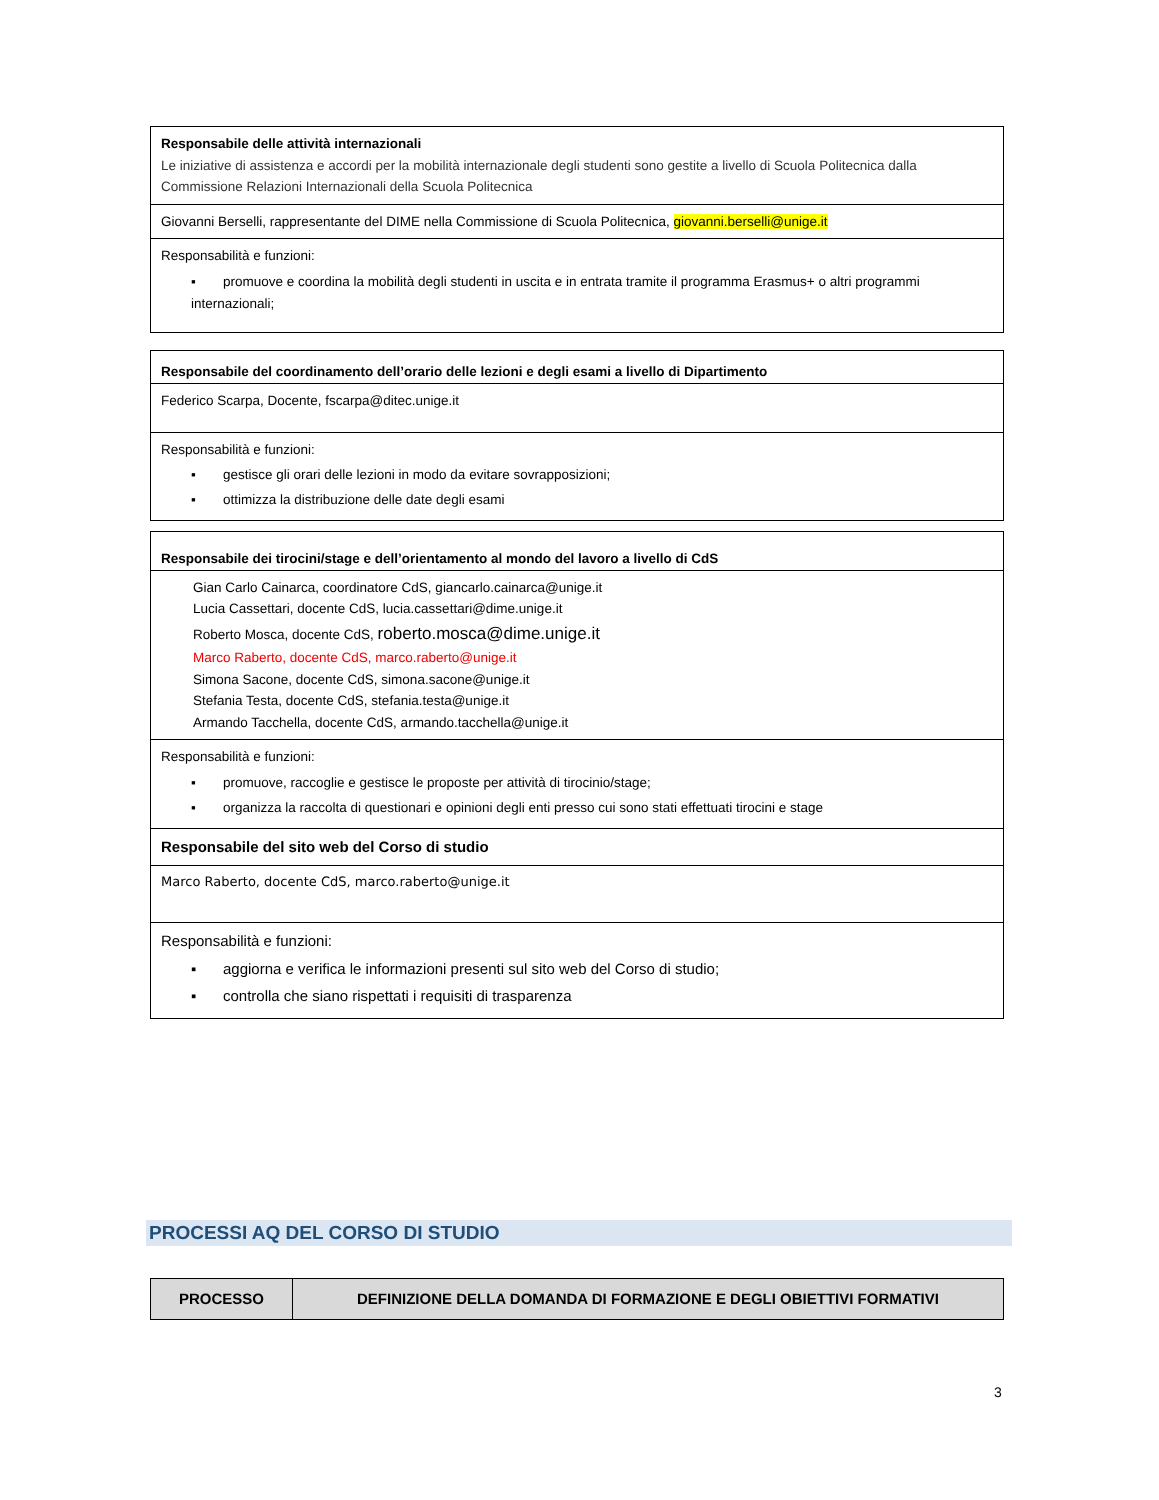| Responsabile delle attività internazionali Le iniziative di assistenza e accordi per la mobilità internazionale degli studenti sono gestite a livello di Scuola Politecnica dalla Commissione Relazioni Internazionali della Scuola Politecnica |
| Giovanni Berselli, rappresentante del DIME nella Commissione di Scuola Politecnica, giovanni.berselli@unige.it |
| Responsabilità e funzioni: ▪ promuove e coordina la mobilità degli studenti in uscita e in entrata tramite il programma Erasmus+ o altri programmi internazionali; |
| Responsabile del coordinamento dell’orario delle lezioni e degli esami a livello di Dipartimento |
| Federico Scarpa, Docente, fscarpa@ditec.unige.it |
| Responsabilità e funzioni: ▪ gestisce gli orari delle lezioni in modo da evitare sovrapposizioni; ▪ ottimizza la distribuzione delle date degli esami |
| Responsabile dei tirocini/stage e dell’orientamento al mondo del lavoro a livello di CdS |
| Gian Carlo Cainarca, coordinatore CdS, giancarlo.cainarca@unige.it Lucia Cassettari, docente CdS, lucia.cassettari@dime.unige.it Roberto Mosca, docente CdS, roberto.mosca@dime.unige.it Marco Raberto, docente CdS, marco.raberto@unige.it Simona Sacone, docente CdS, simona.sacone@unige.it Stefania Testa, docente CdS, stefania.testa@unige.it Armando Tacchella, docente CdS, armando.tacchella@unige.it |
| Responsabilità e funzioni: ▪ promuove, raccoglie e gestisce le proposte per attività di tirocinio/stage; ▪ organizza la raccolta di questionari e opinioni degli enti presso cui sono stati effettuati tirocini e stage |
| Responsabile del sito web del Corso di studio |
| Marco Raberto, docente CdS, marco.raberto@unige.it |
| Responsabilità e funzioni: ▪ aggiorna e verifica le informazioni presenti sul sito web del Corso di studio; ▪ controlla che siano rispettati i requisiti di trasparenza |
PROCESSI AQ DEL CORSO DI STUDIO
| PROCESSO | DEFINIZIONE DELLA DOMANDA DI FORMAZIONE E DEGLI OBIETTIVI FORMATIVI |
3